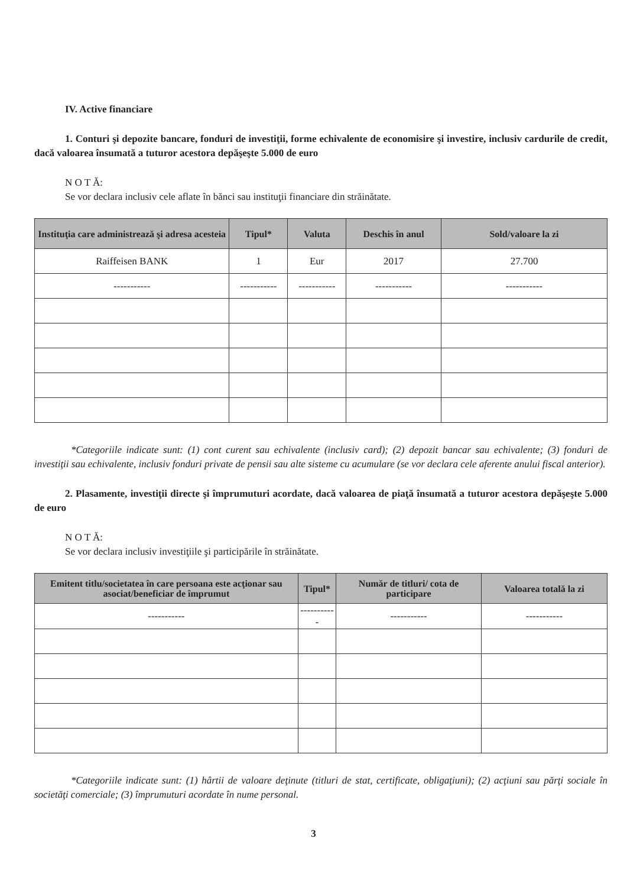IV. Active financiare
1. Conturi şi depozite bancare, fonduri de investiţii, forme echivalente de economisire şi investire, inclusiv cardurile de credit, dacă valoarea însumată a tuturor acestora depăşeşte 5.000 de euro
N O T Ă:
Se vor declara inclusiv cele aflate în bănci sau instituţii financiare din străinătate.
| Instituţia care administrează şi adresa acesteia | Tipul* | Valuta | Deschis în anul | Sold/valoare la zi |
| --- | --- | --- | --- | --- |
| Raiffeisen BANK | 1 | Eur | 2017 | 27.700 |
| ----------- | ----------- | ----------- | ----------- | ----------- |
*Categoriile indicate sunt: (1) cont curent sau echivalente (inclusiv card); (2) depozit bancar sau echivalente; (3) fonduri de investiţii sau echivalente, inclusiv fonduri private de pensii sau alte sisteme cu acumulare (se vor declara cele aferente anului fiscal anterior).
2. Plasamente, investiţii directe şi împrumuturi acordate, dacă valoarea de piaţă însumată a tuturor acestora depăşeşte 5.000 de euro
N O T Ă:
Se vor declara inclusiv investiţiile şi participările în străinătate.
| Emitent titlu/societatea în care persoana este acţionar sau asociat/beneficiar de împrumut | Tipul* | Număr de titluri/ cota de participare | Valoarea totală la zi |
| --- | --- | --- | --- |
| ----------- | ----------- | ----------- | ----------- |
*Categoriile indicate sunt: (1) hârtii de valoare deţinute (titluri de stat, certificate, obligaţiuni); (2) acţiuni sau părţi sociale în societăţi comerciale; (3) împrumuturi acordate în nume personal.
3